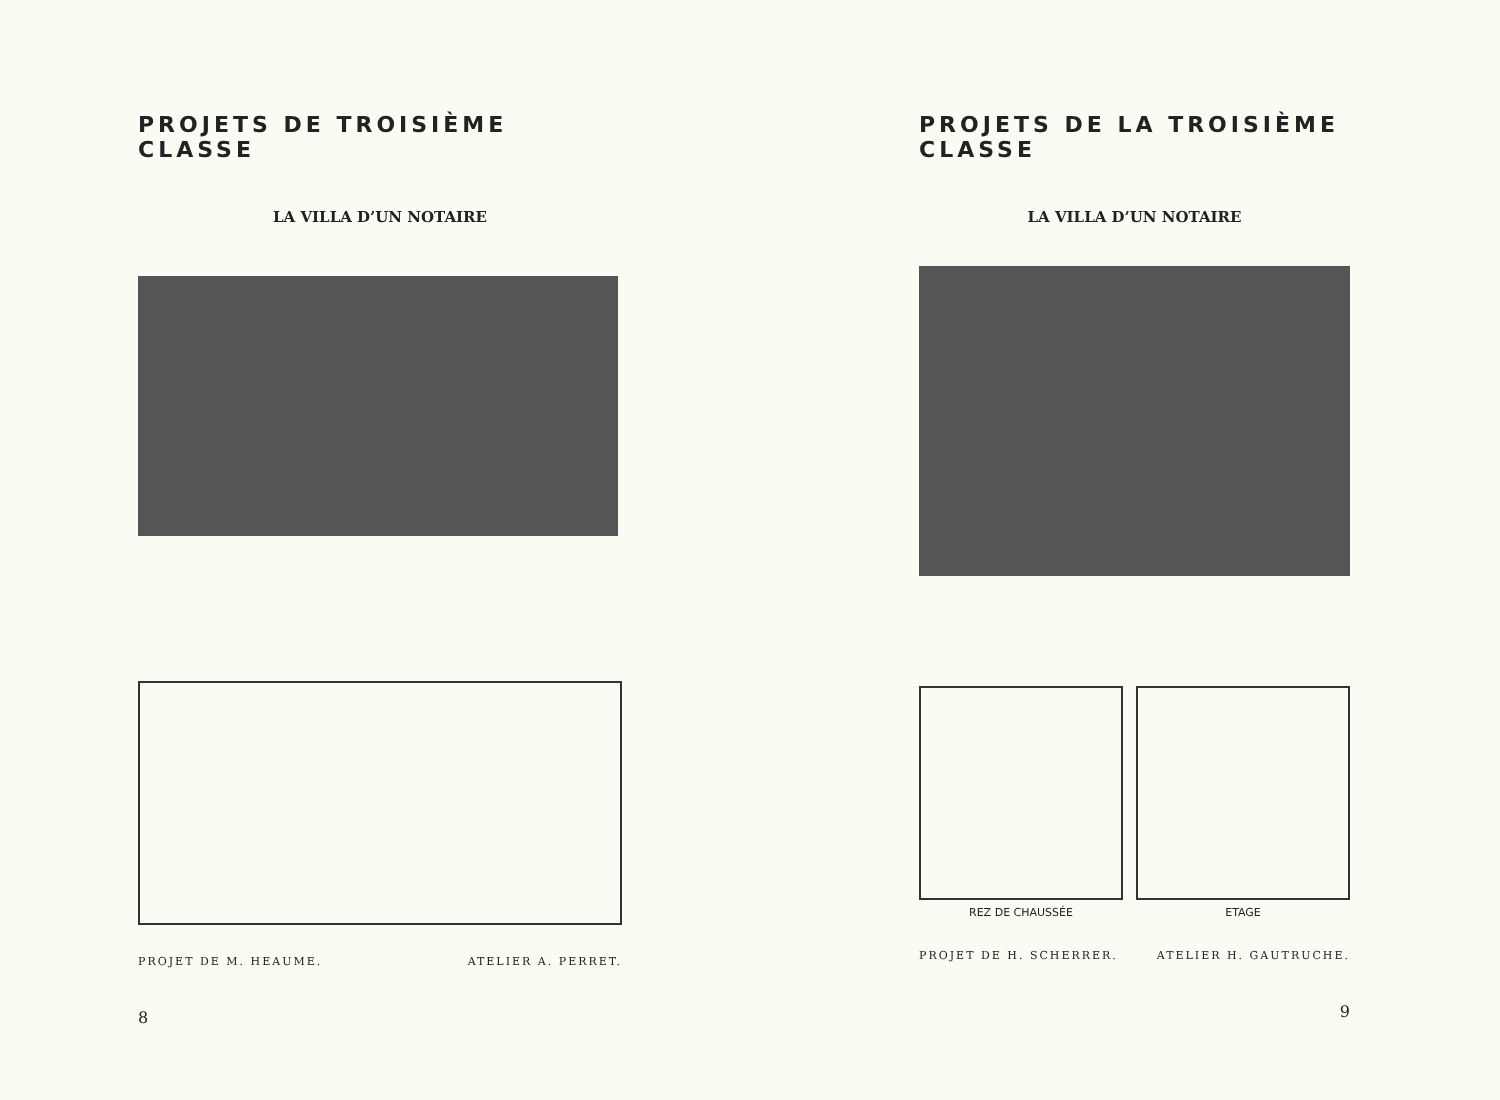PROJETS DE TROISIÈME CLASSE
LA VILLA D’UN NOTAIRE
PROJET DE M. HEAUME. ATELIER A. PERRET.
8
PROJETS DE LA TROISIÈME CLASSE
LA VILLA D’UN NOTAIRE
REZ DE CHAUSSÉE ETAGE
PROJET DE H. SCHERRER. ATELIER H. GAUTRUCHE.
9